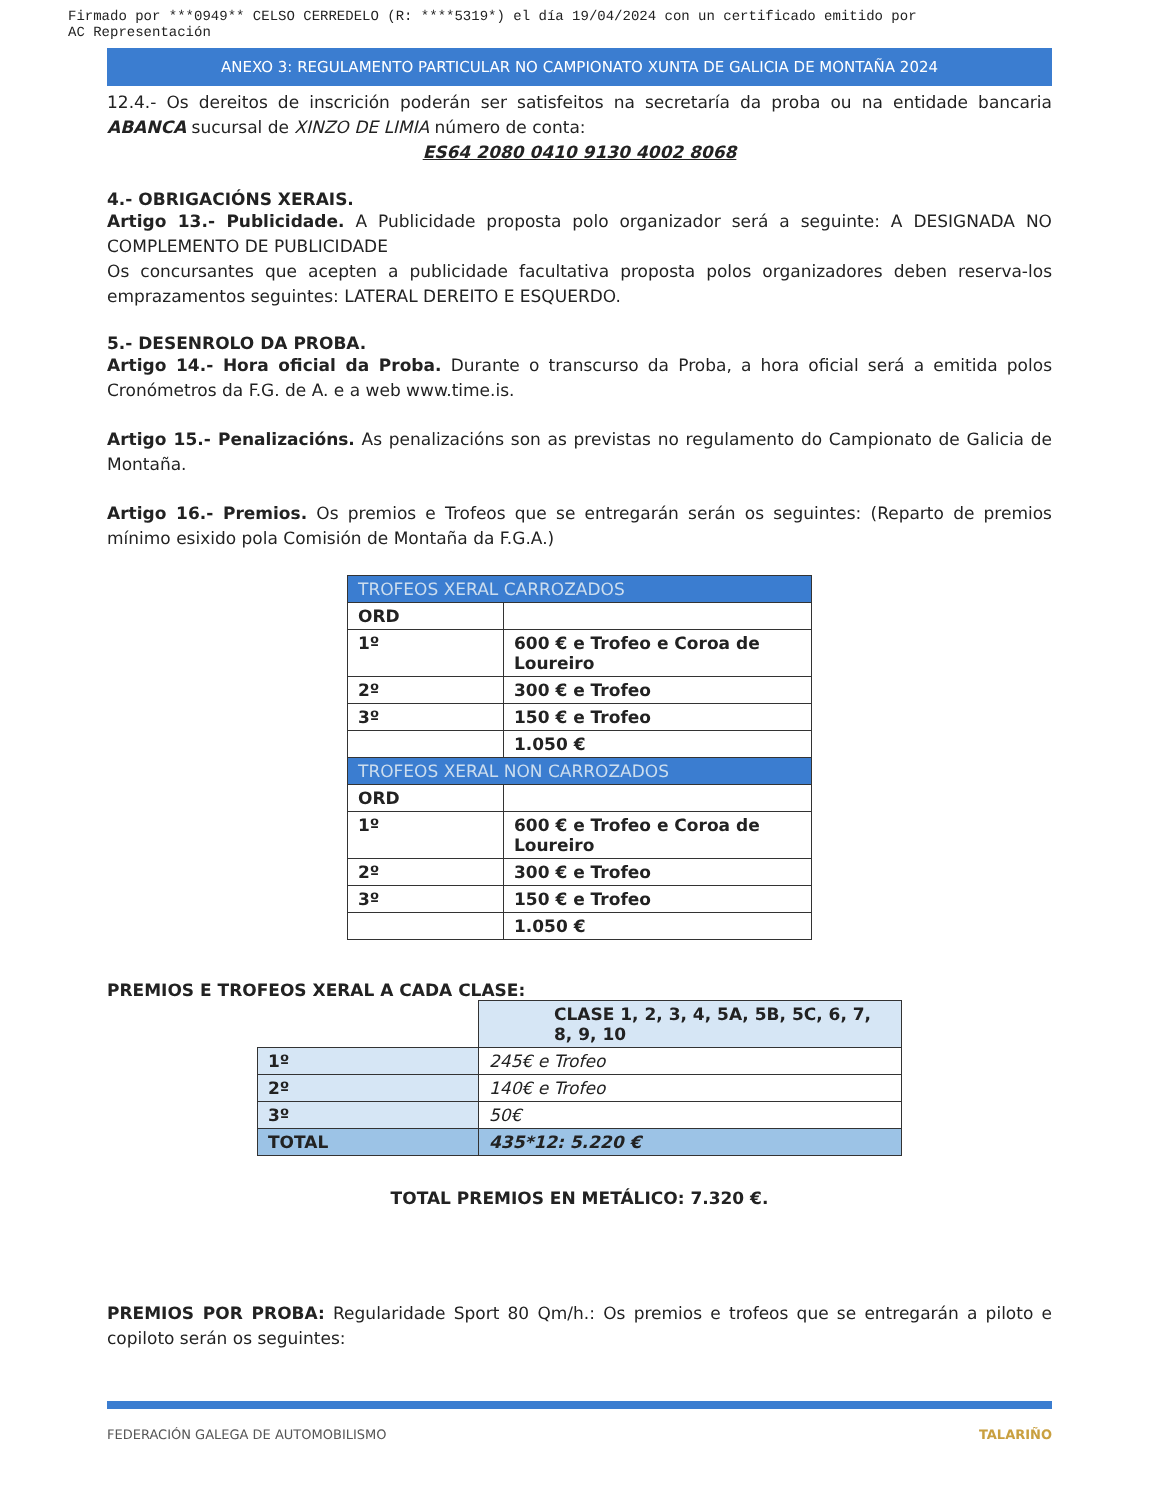Firmado por ***0949** CELSO CERREDELO (R: ****5319*) el día 19/04/2024 con un certificado emitido por
AC Representación
ANEXO 3: REGULAMENTO PARTICULAR NO CAMPIONATO XUNTA DE GALICIA DE MONTAÑA 2024
12.4.- Os dereitos de inscrición poderán ser satisfeitos na secretaría da proba ou na entidade bancaria ABANCA sucursal de XINZO DE LIMIA número de conta:
ES64 2080 0410 9130 4002 8068
4.- OBRIGACIÓNS XERAIS.
Artigo 13.- Publicidade. A Publicidade proposta polo organizador será a seguinte: A DESIGNADA NO COMPLEMENTO DE PUBLICIDADE
Os concursantes que acepten a publicidade facultativa proposta polos organizadores deben reserva-los emprazamentos seguintes: LATERAL DEREITO E ESQUERDO.
5.- DESENROLO DA PROBA.
Artigo 14.- Hora oficial da Proba. Durante o transcurso da Proba, a hora oficial será a emitida polos Cronómetros da F.G. de A. e a web www.time.is.
Artigo 15.- Penalizacións. As penalizacións son as previstas no regulamento do Campionato de Galicia de Montaña.
Artigo 16.- Premios. Os premios e Trofeos que se entregarán serán os seguintes: (Reparto de premios mínimo esixido pola Comisión de Montaña da F.G.A.)
| TROFEOS XERAL CARROZADOS | |
| ORD | |
| 1º | 600 € e Trofeo e Coroa de Loureiro |
| 2º | 300 € e Trofeo |
| 3º | 150 € e Trofeo |
| | 1.050 € |
| TROFEOS XERAL NON CARROZADOS | |
| ORD | |
| 1º | 600 € e Trofeo e Coroa de Loureiro |
| 2º | 300 € e Trofeo |
| 3º | 150 € e Trofeo |
| | 1.050 € |
PREMIOS E TROFEOS XERAL A CADA CLASE:
| | CLASE 1, 2, 3, 4, 5A, 5B, 5C, 6, 7, 8, 9, 10 |
| 1º | 245€ e Trofeo |
| 2º | 140€ e Trofeo |
| 3º | 50€ |
| TOTAL | 435*12: 5.220 € |
TOTAL PREMIOS EN METÁLICO: 7.320 €.
PREMIOS POR PROBA: Regularidade Sport 80 Qm/h.: Os premios e trofeos que se entregarán a piloto e copiloto serán os seguintes:
FEDERACIÓN GALEGA DE AUTOMOBILISMO TALARIÑO